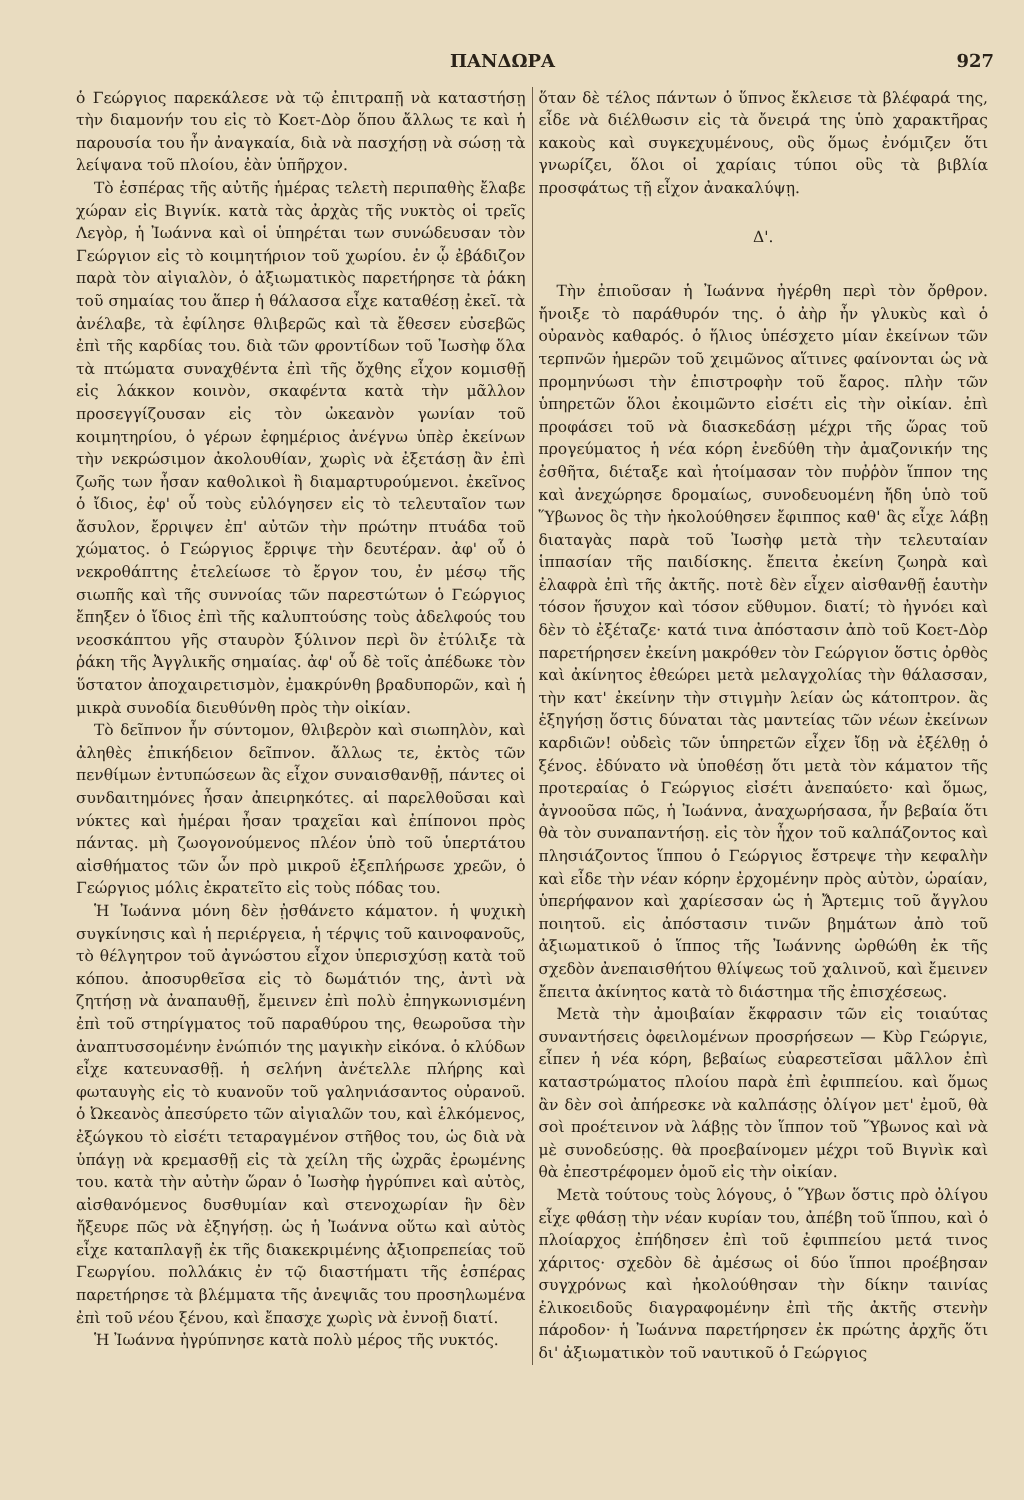ΠΑΝΔΩΡΑ 927
ὁ Γεώργιος παρεκάλεσε νὰ τῷ ἐπιτραπῇ νὰ καταστήσῃ τὴν διαμονήν του εἰς τὸ Κοετ-Δὸρ ὅπου ἄλλως τε καὶ ἡ παρουσία του ἦν ἀναγκαία, διὰ νὰ πασχήσῃ νὰ σώσῃ τὰ λείψανα τοῦ πλοίου, ἐὰν ὑπῆρχον.
Τὸ ἑσπέρας τῆς αὐτῆς ἡμέρας τελετὴ περιπαθὴς ἔλαβε χώραν εἰς Βιγνίκ. κατὰ τὰς ἀρχὰς τῆς νυκτὸς οἱ τρεῖς Λεγὸρ, ἡ Ἰωάννα καὶ οἱ ὑπηρέται των συνώδευσαν τὸν Γεώργιον εἰς τὸ κοιμητήριον τοῦ χωρίου. ἐν ᾧ ἐβάδιζον παρὰ τὸν αἰγιαλὸν, ὁ ἀξιωματικὸς παρετήρησε τὰ ῥάκη τοῦ σημαίας του ἅπερ ἡ θάλασσα εἶχε καταθέσῃ ἐκεῖ. τὰ ἀνέλαβε, τὰ ἐφίλησε θλιβερῶς καὶ τὰ ἔθεσεν εὐσεβῶς ἐπὶ τῆς καρδίας του. διὰ τῶν φροντίδων τοῦ Ἰωσὴφ ὅλα τὰ πτώματα συναχθέντα ἐπὶ τῆς ὄχθης εἶχον κομισθῇ εἰς λάκκον κοινὸν, σκαφέντα κατὰ τὴν μᾶλλον προσεγγίζουσαν εἰς τὸν ὠκεανὸν γωνίαν τοῦ κοιμητηρίου, ὁ γέρων ἐφημέριος ἀνέγνω ὑπὲρ ἐκείνων τὴν νεκρώσιμον ἀκολουθίαν, χωρὶς νὰ ἐξετάσῃ ἂν ἐπὶ ζωῆς των ἦσαν καθολικοὶ ἢ διαμαρτυρούμενοι. ἐκεῖνος ὁ ἴδιος, ἐφ' οὗ τοὺς εὐλόγησεν εἰς τὸ τελευταῖον των ἄσυλον, ἔρριψεν ἐπ' αὐτῶν τὴν πρώτην πτυάδα τοῦ χώματος. ὁ Γεώργιος ἔρριψε τὴν δευτέραν. ἀφ' οὗ ὁ νεκροθάπτης ἐτελείωσε τὸ ἔργον του, ἐν μέσῳ τῆς σιωπῆς καὶ τῆς συννοίας τῶν παρεστώτων ὁ Γεώργιος ἔπηξεν ὁ ἴδιος ἐπὶ τῆς καλυπτούσης τοὺς ἀδελφούς του νεοσκάπτου γῆς σταυρὸν ξύλινον περὶ ὃν ἐτύλιξε τὰ ῥάκη τῆς Ἀγγλικῆς σημαίας. ἀφ' οὗ δὲ τοῖς ἀπέδωκε τὸν ὕστατον ἀποχαιρετισμὸν, ἐμακρύνθη βραδυπορῶν, καὶ ἡ μικρὰ συνοδία διευθύνθη πρὸς τὴν οἰκίαν.
Τὸ δεῖπνον ἦν σύντομον, θλιβερὸν καὶ σιωπηλὸν, καὶ ἀληθὲς ἐπικήδειον δεῖπνον. ἄλλως τε, ἐκτὸς τῶν πενθίμων ἐντυπώσεων ἃς εἶχον συναισθανθῇ, πάντες οἱ συνδαιτημόνες ἦσαν ἀπειρηκότες. αἱ παρελθοῦσαι καὶ νύκτες καὶ ἡμέραι ἦσαν τραχεῖαι καὶ ἐπίπονοι πρὸς πάντας. μὴ ζωογονούμενος πλέον ὑπὸ τοῦ ὑπερτάτου αἰσθήματος τῶν ὧν πρὸ μικροῦ ἐξεπλήρωσε χρεῶν, ὁ Γεώργιος μόλις ἐκρατεῖτο εἰς τοὺς πόδας του.
Ἡ Ἰωάννα μόνη δὲν ᾐσθάνετο κάματον. ἡ ψυχικὴ συγκίνησις καὶ ἡ περιέργεια, ἡ τέρψις τοῦ καινοφανοῦς, τὸ θέλγητρον τοῦ ἀγνώστου εἶχον ὑπερισχύσῃ κατὰ τοῦ κόπου. ἀποσυρθεῖσα εἰς τὸ δωμάτιόν της, ἀντὶ νὰ ζητήσῃ νὰ ἀναπαυθῇ, ἔμεινεν ἐπὶ πολὺ ἐπηγκωνισμένη ἐπὶ τοῦ στηρίγματος τοῦ παραθύρου της, θεωροῦσα τὴν ἀναπτυσσομένην ἐνώπιόν της μαγικὴν εἰκόνα. ὁ κλύδων εἶχε κατευνασθῇ. ἡ σελήνη ἀνέτελλε πλήρης καὶ φωταυγὴς εἰς τὸ κυανοῦν τοῦ γαληνιάσαντος οὐρανοῦ. ὁ Ὠκεανὸς ἀπεσύρετο τῶν αἰγιαλῶν του, καὶ ἑλκόμενος, ἐξώγκου τὸ εἰσέτι τεταραγμένον στῆθος του, ὡς διὰ νὰ ὑπάγῃ νὰ κρεμασθῇ εἰς τὰ χείλη τῆς ὠχρᾶς ἐρωμένης του. κατὰ τὴν αὐτὴν ὥραν ὁ Ἰωσὴφ ἠγρύπνει καὶ αὐτὸς, αἰσθανόμενος δυσθυμίαν καὶ στενοχωρίαν ἣν δὲν ἤξευρε πῶς νὰ ἐξηγήσῃ. ὡς ἡ Ἰωάννα οὕτω καὶ αὐτὸς εἶχε καταπλαγῇ ἐκ τῆς διακεκριμένης ἀξιοπρεπείας τοῦ Γεωργίου. πολλάκις ἐν τῷ διαστήματι τῆς ἑσπέρας παρετήρησε τὰ βλέμματα τῆς ἀνεψιᾶς του προσηλωμένα ἐπὶ τοῦ νέου ξένου, καὶ ἔπασχε χωρὶς νὰ ἐννοῇ διατί.
Ἡ Ἰωάννα ἠγρύπνησε κατὰ πολὺ μέρος τῆς νυκτός.
ὅταν δὲ τέλος πάντων ὁ ὕπνος ἔκλεισε τὰ βλέφαρά της, εἶδε νὰ διέλθωσιν εἰς τὰ ὄνειρά της ὑπὸ χαρακτῆρας κακοὺς καὶ συγκεχυμένους, οὓς ὅμως ἐνόμιζεν ὅτι γνωρίζει, ὅλοι οἱ χαρίαις τύποι οὓς τὰ βιβλία προσφάτως τῇ εἶχον ἀνακαλύψῃ.
Δ'.
Τὴν ἐπιοῦσαν ἡ Ἰωάννα ἠγέρθη περὶ τὸν ὄρθρον. ἤνοιξε τὸ παράθυρόν της. ὁ ἀὴρ ἦν γλυκὺς καὶ ὁ οὐρανὸς καθαρός. ὁ ἥλιος ὑπέσχετο μίαν ἐκείνων τῶν τερπνῶν ἡμερῶν τοῦ χειμῶνος αἵτινες φαίνονται ὡς νὰ προμηνύωσι τὴν ἐπιστροφὴν τοῦ ἔαρος. πλὴν τῶν ὑπηρετῶν ὅλοι ἐκοιμῶντο εἰσέτι εἰς τὴν οἰκίαν. ἐπὶ προφάσει τοῦ νὰ διασκεδάσῃ μέχρι τῆς ὥρας τοῦ προγεύματος ἡ νέα κόρη ἐνεδύθη τὴν ἀμαζονικήν της ἐσθῆτα, διέταξε καὶ ἡτοίμασαν τὸν πυῤῥὸν ἵππον της καὶ ἀνεχώρησε δρομαίως, συνοδευομένη ἤδη ὑπὸ τοῦ Ὕβωνος ὃς τὴν ἠκολούθησεν ἔφιππος καθ' ἃς εἶχε λάβῃ διαταγὰς παρὰ τοῦ Ἰωσὴφ μετὰ τὴν τελευταίαν ἱππασίαν τῆς παιδίσκης. ἔπειτα ἐκείνη ζωηρὰ καὶ ἐλαφρὰ ἐπὶ τῆς ἀκτῆς. ποτὲ δὲν εἶχεν αἰσθανθῇ ἑαυτὴν τόσον ἥσυχον καὶ τόσον εὔθυμον. διατί; τὸ ἠγνόει καὶ δὲν τὸ ἐξέταζε· κατά τινα ἀπόστασιν ἀπὸ τοῦ Κοετ-Δὸρ παρετήρησεν ἐκείνη μακρόθεν τὸν Γεώργιον ὅστις ὀρθὸς καὶ ἀκίνητος ἐθεώρει μετὰ μελαγχολίας τὴν θάλασσαν, τὴν κατ' ἐκείνην τὴν στιγμὴν λείαν ὡς κάτοπτρον. ἂς ἐξηγήσῃ ὅστις δύναται τὰς μαντείας τῶν νέων ἐκείνων καρδιῶν! οὐδεὶς τῶν ὑπηρετῶν εἶχεν ἴδῃ νὰ ἐξέλθῃ ὁ ξένος. ἐδύνατο νὰ ὑποθέσῃ ὅτι μετὰ τὸν κάματον τῆς προτεραίας ὁ Γεώργιος εἰσέτι ἀνεπαύετο· καὶ ὅμως, ἀγνοοῦσα πῶς, ἡ Ἰωάννα, ἀναχωρήσασα, ἦν βεβαία ὅτι θὰ τὸν συναπαντήσῃ. εἰς τὸν ἦχον τοῦ καλπάζοντος καὶ πλησιάζοντος ἵππου ὁ Γεώργιος ἔστρεψε τὴν κεφαλὴν καὶ εἶδε τὴν νέαν κόρην ἐρχομένην πρὸς αὐτὸν, ὡραίαν, ὑπερήφανον καὶ χαρίεσσαν ὡς ἡ Ἄρτεμις τοῦ ἄγγλου ποιητοῦ. εἰς ἀπόστασιν τινῶν βημάτων ἀπὸ τοῦ ἀξιωματικοῦ ὁ ἵππος τῆς Ἰωάννης ὠρθώθη ἐκ τῆς σχεδὸν ἀνεπαισθήτου θλίψεως τοῦ χαλινοῦ, καὶ ἔμεινεν ἔπειτα ἀκίνητος κατὰ τὸ διάστημα τῆς ἐπισχέσεως.
Μετὰ τὴν ἀμοιβαίαν ἔκφρασιν τῶν εἰς τοιαύτας συναντήσεις ὀφειλομένων προσρήσεων — Κὺρ Γεώργιε, εἶπεν ἡ νέα κόρη, βεβαίως εὐαρεστεῖσαι μᾶλλον ἐπὶ καταστρώματος πλοίου παρὰ ἐπὶ ἐφιππείου. καὶ ὅμως ἂν δὲν σοὶ ἀπήρεσκε νὰ καλπάσῃς ὀλίγον μετ' ἐμοῦ, θὰ σοὶ προέτεινον νὰ λάβῃς τὸν ἵππον τοῦ Ὕβωνος καὶ νὰ μὲ συνοδεύσῃς. θὰ προεβαίνομεν μέχρι τοῦ Βιγνὶκ καὶ θὰ ἐπεστρέφομεν ὁμοῦ εἰς τὴν οἰκίαν.
Μετὰ τούτους τοὺς λόγους, ὁ Ὕβων ὅστις πρὸ ὀλίγου εἶχε φθάσῃ τὴν νέαν κυρίαν του, ἀπέβη τοῦ ἵππου, καὶ ὁ πλοίαρχος ἐπήδησεν ἐπὶ τοῦ ἐφιππείου μετά τινος χάριτος· σχεδὸν δὲ ἀμέσως οἱ δύο ἵπποι προέβησαν συγχρόνως καὶ ἠκολούθησαν τὴν δίκην ταινίας ἑλικοειδοῦς διαγραφομένην ἐπὶ τῆς ἀκτῆς στενὴν πάροδον· ἡ Ἰωάννα παρετήρησεν ἐκ πρώτης ἀρχῆς ὅτι δι' ἀξιωματικὸν τοῦ ναυτικοῦ ὁ Γεώργιος